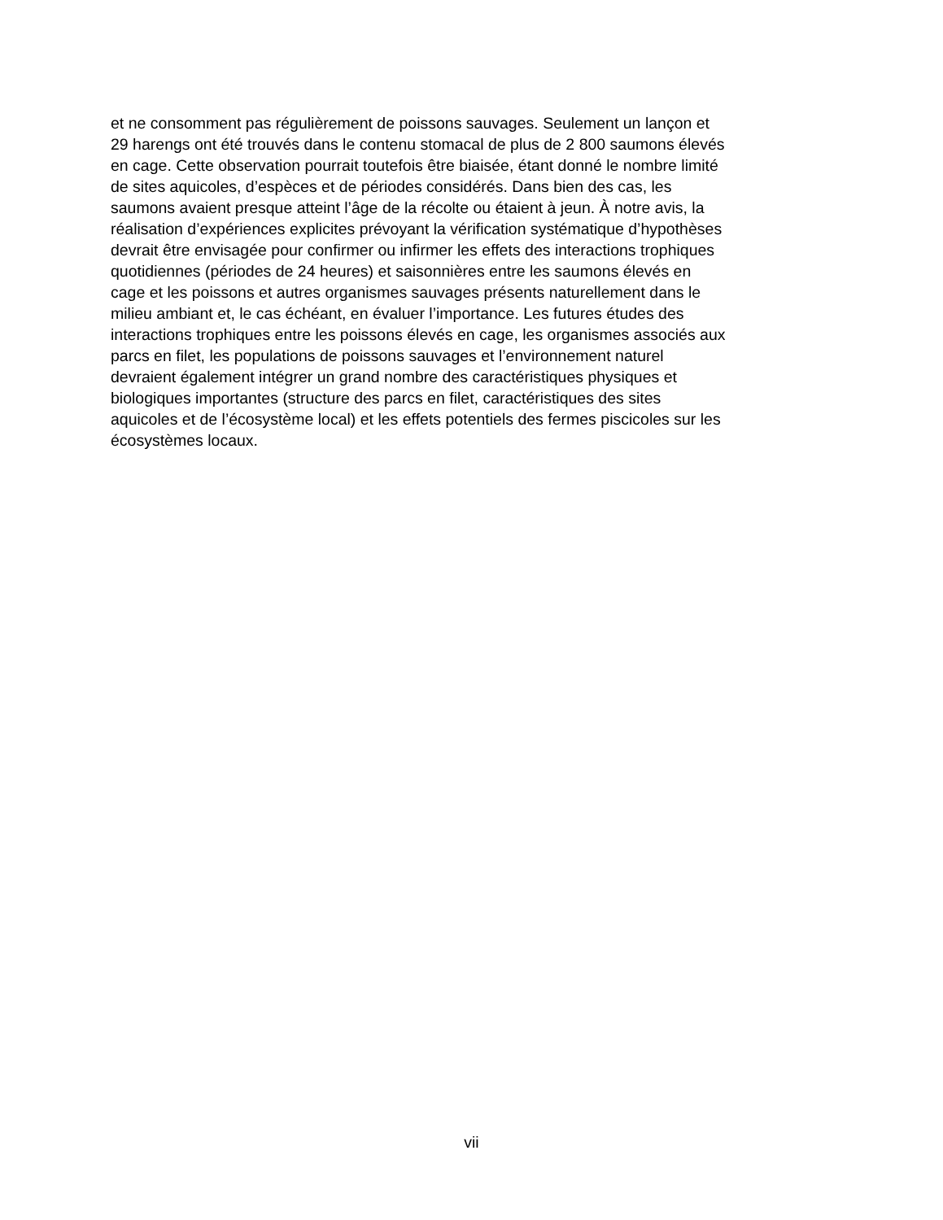et ne consomment pas régulièrement de poissons sauvages. Seulement un lançon et
29 harengs ont été trouvés dans le contenu stomacal de plus de 2 800 saumons élevés
en cage. Cette observation pourrait toutefois être biaisée, étant donné le nombre limité
de sites aquicoles, d’espèces et de périodes considérés. Dans bien des cas, les
saumons avaient presque atteint l’âge de la récolte ou étaient à jeun. À notre avis, la
réalisation d’expériences explicites prévoyant la vérification systématique d’hypothèses
devrait être envisagée pour confirmer ou infirmer les effets des interactions trophiques
quotidiennes (périodes de 24 heures) et saisonnières entre les saumons élevés en
cage et les poissons et autres organismes sauvages présents naturellement dans le
milieu ambiant et, le cas échéant, en évaluer l’importance. Les futures études des
interactions trophiques entre les poissons élevés en cage, les organismes associés aux
parcs en filet, les populations de poissons sauvages et l’environnement naturel
devraient également intégrer un grand nombre des caractéristiques physiques et
biologiques importantes (structure des parcs en filet, caractéristiques des sites
aquicoles et de l’écosystème local) et les effets potentiels des fermes piscicoles sur les
écosystèmes locaux.
vii